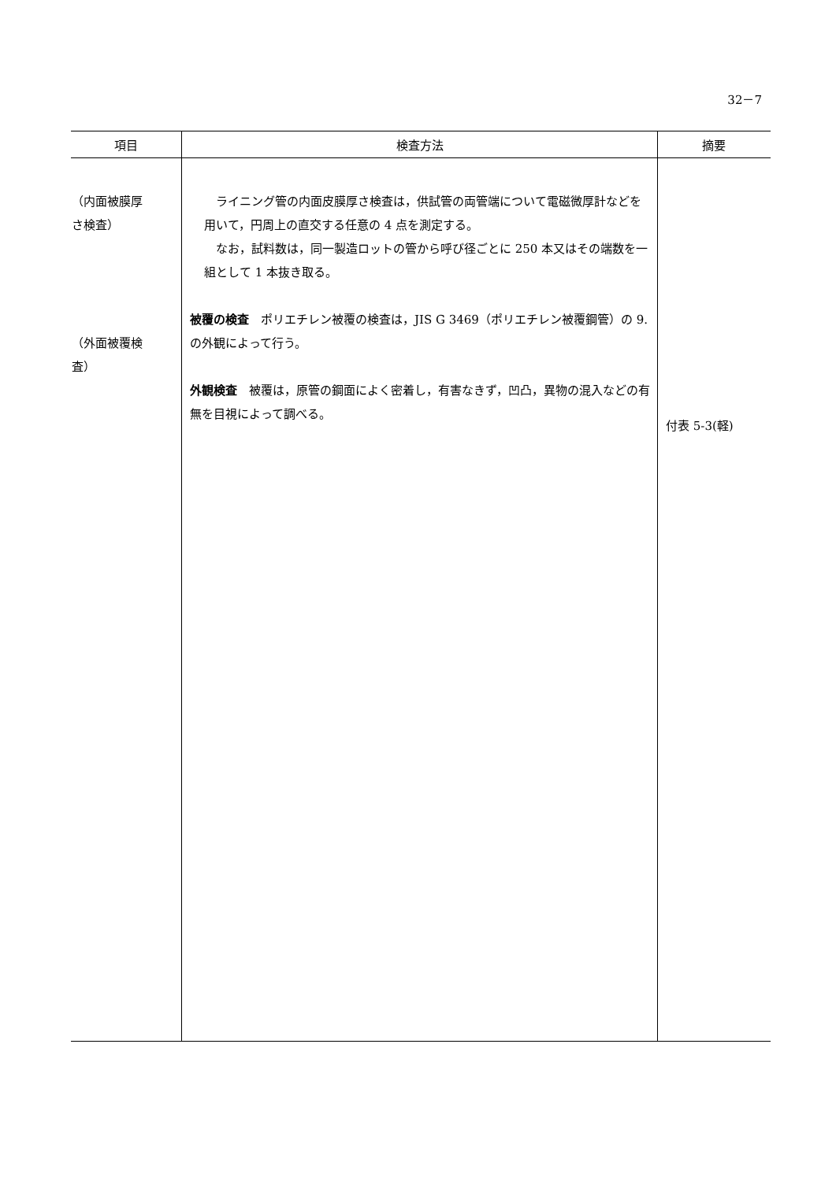32－7
| 項目 | 検査方法 | 摘要 |
| --- | --- | --- |
| （内面被膜厚 さ検査） （外面被覆検 査） | ライニング管の内面皮膜厚さ検査は，供試管の両管端について電磁微厚計などを用いて，円周上の直交する任意の 4 点を測定する。 なお，試料数は，同一製造ロットの管から呼び径ごとに 250 本又はその端数を一組として 1 本抜き取る。 被覆の検査 ポリエチレン被覆の検査は，JIS G 3469（ポリエチレン被覆鋼管）の 9.の外観によって行う。 外観検査 被覆は，原管の鋼面によく密着し，有害なきず，凹凸，異物の混入などの有無を目視によって調べる。 | 付表 5-3(軽) |